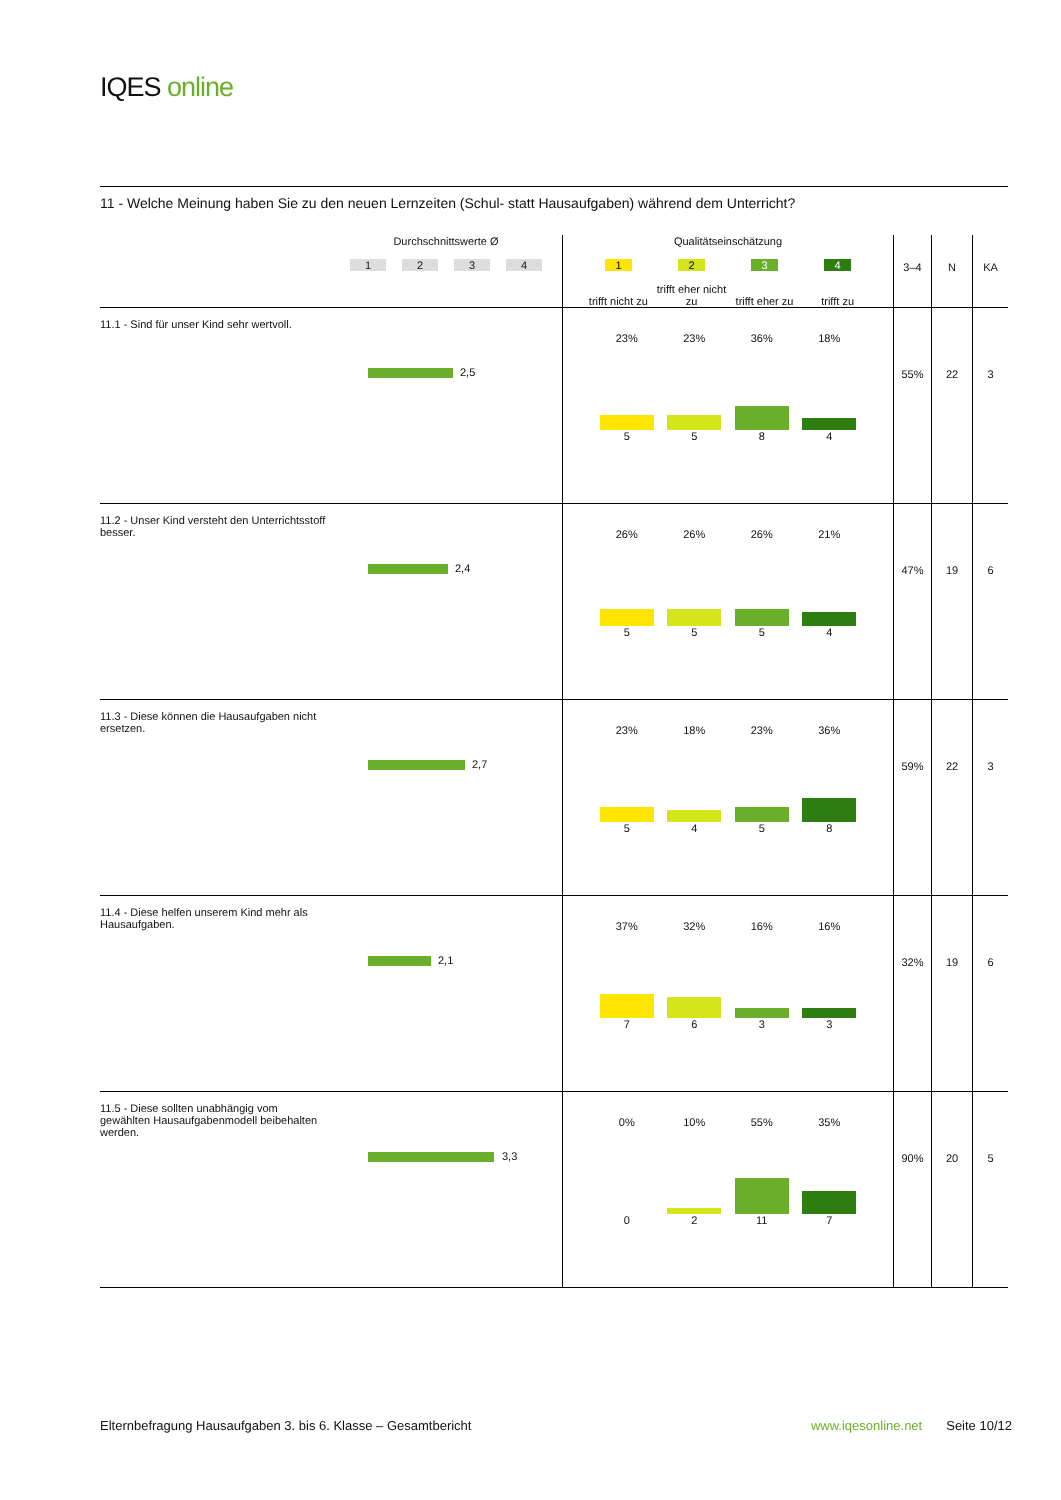IQES online
11 - Welche Meinung haben Sie zu den neuen Lernzeiten (Schul- statt Hausaufgaben) während dem Unterricht?
| | Durchschnittswerte Ø 1 2 3 4 | Qualitätseinschätzung 1 2 3 4 trifft nicht zu trifft eher nicht zu trifft eher zu trifft zu | 3–4 | N | KA |
| --- | --- | --- | --- | --- | --- |
| 11.1 - Sind für unser Kind sehr wertvoll. | 2,5 | 23% 5 23% 5 36% 8 18% 4 | 55% | 22 | 3 |
| 11.2 - Unser Kind versteht den Unterrichtsstoff besser. | 2,4 | 26% 5 26% 5 26% 5 21% 4 | 47% | 19 | 6 |
| 11.3 - Diese können die Hausaufgaben nicht ersetzen. | 2,7 | 23% 5 18% 4 23% 5 36% 8 | 59% | 22 | 3 |
| 11.4 - Diese helfen unserem Kind mehr als Hausaufgaben. | 2,1 | 37% 7 32% 6 16% 3 16% 3 | 32% | 19 | 6 |
| 11.5 - Diese sollten unabhängig vom gewählten Hausaufgabenmodell beibehalten werden. | 3,3 | 0% 0 10% 2 55% 11 35% 7 | 90% | 20 | 5 |
Elternbefragung Hausaufgaben 3. bis 6. Klasse – Gesamtbericht www.iqesonline.net Seite 10/12